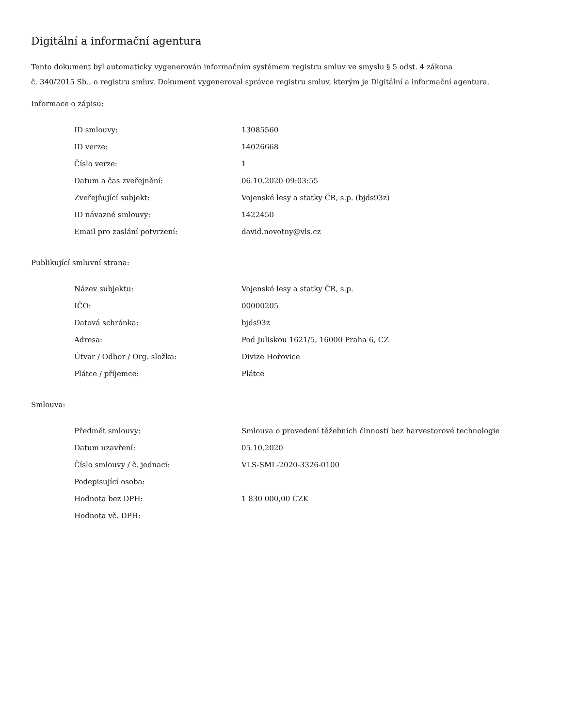Digitální a informační agentura
Tento dokument byl automaticky vygenerován informačním systémem registru smluv ve smyslu § 5 odst. 4 zákona
č. 340/2015 Sb., o registru smluv. Dokument vygeneroval správce registru smluv, kterým je Digitální a informační agentura.
Informace o zápisu:
| ID smlouvy: | 13085560 |
| ID verze: | 14026668 |
| Číslo verze: | 1 |
| Datum a čas zveřejnění: | 06.10.2020 09:03:55 |
| Zveřejňující subjekt: | Vojenské lesy a statky ČR, s.p. (bjds93z) |
| ID návazné smlouvy: | 1422450 |
| Email pro zaslání potvrzení: | david.novotny@vls.cz |
Publikující smluvní strana:
| Název subjektu: | Vojenské lesy a statky ČR, s.p. |
| IČO: | 00000205 |
| Datová schránka: | bjds93z |
| Adresa: | Pod Juliskou 1621/5, 16000 Praha 6, CZ |
| Útvar / Odbor / Org. složka: | Divize Hořovice |
| Plátce / příjemce: | Plátce |
Smlouva:
| Předmět smlouvy: | Smlouva o provedení těžebních činností bez harvestorové technologie |
| Datum uzavření: | 05.10.2020 |
| Číslo smlouvy / č. jednací: | VLS-SML-2020-3326-0100 |
| Podepisující osoba: | |
| Hodnota bez DPH: | 1 830 000,00 CZK |
| Hodnota vč. DPH: | |